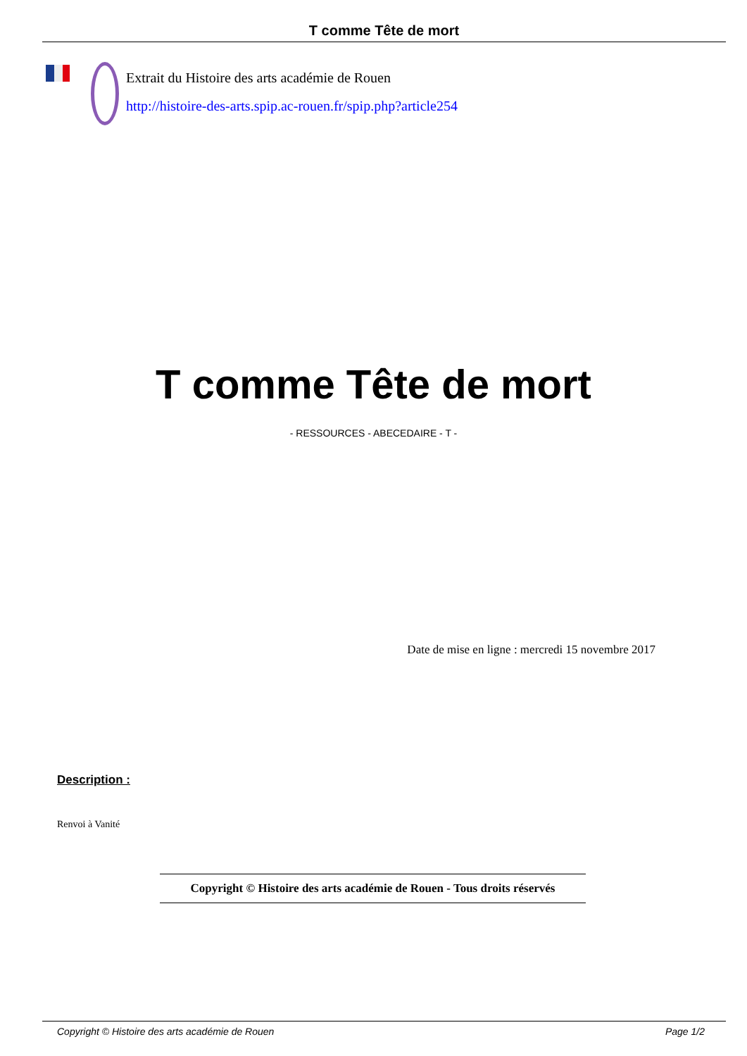T comme Tête de mort
Extrait du Histoire des arts académie de Rouen
http://histoire-des-arts.spip.ac-rouen.fr/spip.php?article254
T comme Tête de mort
- RESSOURCES - ABECEDAIRE - T -
Date de mise en ligne : mercredi 15 novembre 2017
Description :
Renvoi à Vanité
Copyright © Histoire des arts académie de Rouen - Tous droits réservés
Copyright © Histoire des arts académie de Rouen Page 1/2